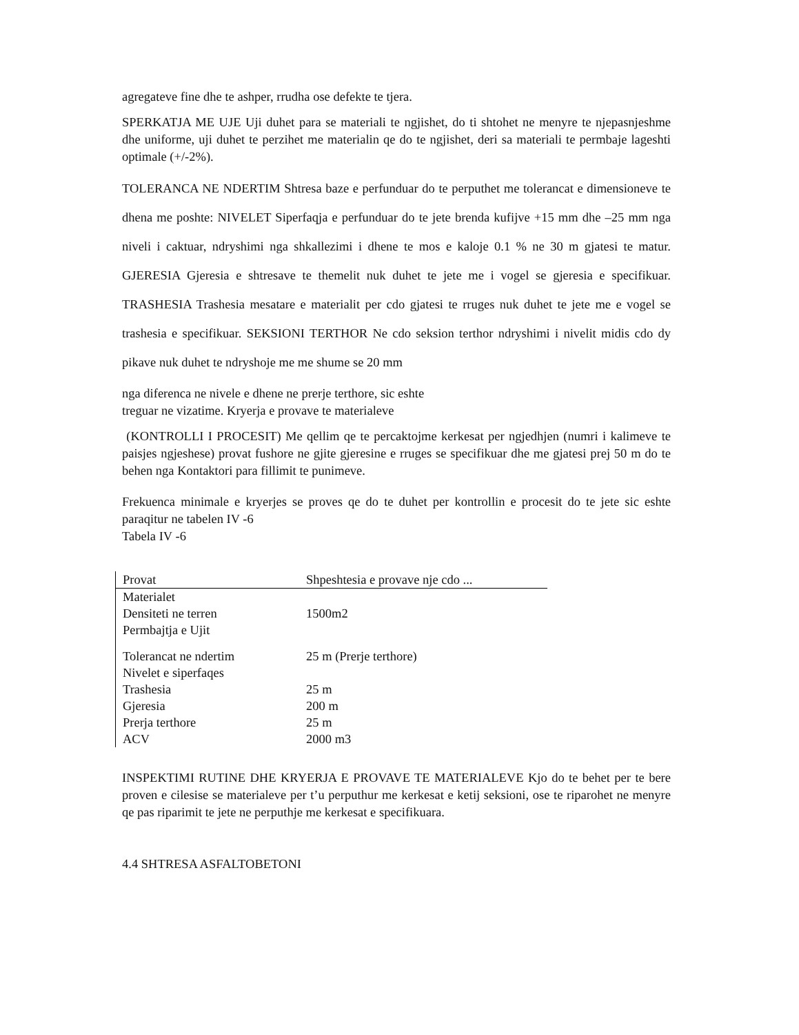agregateve fine dhe te ashper, rrudha ose defekte te tjera.
SPERKATJA ME UJE Uji duhet para se materiali te ngjishet, do ti shtohet ne menyre te njepasnjeshme dhe uniforme, uji duhet te perzihet me materialin qe do te ngjishet, deri sa materiali te permbaje lageshti optimale (+/-2%).
TOLERANCA NE NDERTIM Shtresa baze e perfunduar do te perputhet me tolerancat e dimensioneve te dhena me poshte: NIVELET Siperfaqja e perfunduar do te jete brenda kufijve +15 mm dhe –25 mm nga niveli i caktuar, ndryshimi nga shkallezimi i dhene te mos e kaloje 0.1 % ne 30 m gjatesi te matur. GJERESIA Gjeresia e shtresave te themelit nuk duhet te jete me i vogel se gjeresia e specifikuar. TRASHESIA Trashesia mesatare e materialit per cdo gjatesi te rruges nuk duhet te jete me e vogel se trashesia e specifikuar. SEKSIONI TERTHOR Ne cdo seksion terthor ndryshimi i nivelit midis cdo dy pikave nuk duhet te ndryshoje me me shume se 20 mm
nga diferenca ne nivele e dhene ne prerje terthore, sic eshte
treguar ne vizatime. Kryerja e provave te materialeve
(KONTROLLI I PROCESIT) Me qellim qe te percaktojme kerkesat per ngjedhjen (numri i kalimeve te paisjes ngjeshese) provat fushore ne gjite gjeresine e rruges se specifikuar dhe me gjatesi prej 50 m do te behen nga Kontaktori para fillimit te punimeve.
Frekuenca minimale e kryerjes se proves qe do te duhet per kontrollin e procesit do te jete sic eshte paraqitur ne tabelen IV -6
Tabela IV -6
| Provat | Shpeshtesia e provave nje cdo ... |
| --- | --- |
| Materialet Densiteti ne terren Permbajtja e Ujit | 1500m2 |
| Tolerancat ne ndertim | 25 m (Prerje terthore) |
| Nivelet e siperfaqes | |
| Trashesia | 25 m |
| Gjeresia | 200 m |
| Prerja terthore | 25 m |
| ACV | 2000 m3 |
INSPEKTIMI RUTINE DHE KRYERJA E PROVAVE TE MATERIALEVE Kjo do te behet per te bere proven e cilesise se materialeve per t’u perputhur me kerkesat e ketij seksioni, ose te riparohet ne menyre qe pas riparimit te jete ne perputhje me kerkesat e specifikuara.
4.4 SHTRESA ASFALTOBETONI